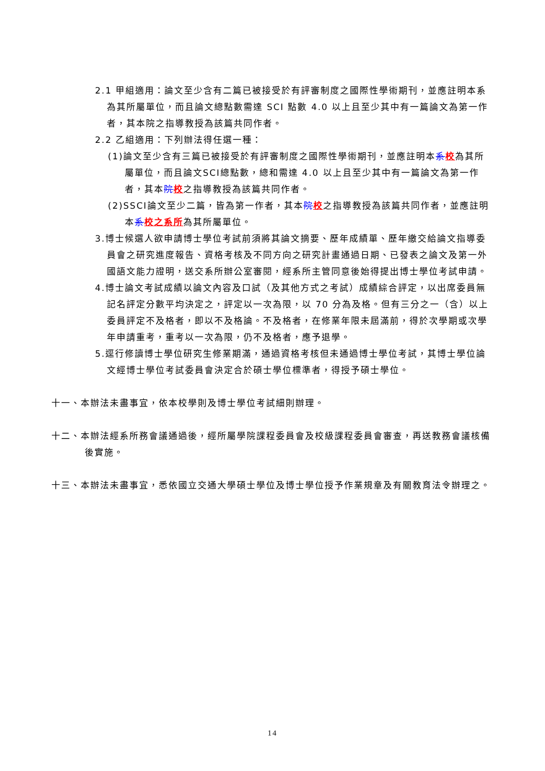2.1 甲組適用：論文至少含有二篇已被接受於有評審制度之國際性學術期刊，並應註明本系為其所屬單位，而且論文總點數需達 SCI 點數 4.0 以上且至少其中有一篇論文為第一作者，其本院之指導教授為該篇共同作者。
2.2 乙組適用：下列辦法得任選一種：
(1)論文至少含有三篇已被接受於有評審制度之國際性學術期刊，並應註明本系校為其所屬單位，而且論文SCI總點數，總和需達 4.0 以上且至少其中有一篇論文為第一作者，其本院校之指導教授為該篇共同作者。
(2)SSCI論文至少二篇，皆為第一作者，其本院校之指導教授為該篇共同作者，並應註明本系校之系所為其所屬單位。
3.博士候選人欲申請博士學位考試前須將其論文摘要、歷年成績單、歷年繳交給論文指導委員會之研究進度報告、資格考核及不同方向之研究計畫通過日期、已發表之論文及第一外國語文能力證明，送交系所辦公室審閱，經系所主管同意後始得提出博士學位考試申請。
4.博士論文考試成績以論文內容及口試（及其他方式之考試）成績綜合評定，以出席委員無記名評定分數平均決定之，評定以一次為限，以 70 分為及格。但有三分之一（含）以上委員評定不及格者，即以不及格論。不及格者，在修業年限未屆滿前，得於次學期或次學年申請重考，重考以一次為限，仍不及格者，應予退學。
5.逕行修讀博士學位研究生修業期滿，通過資格考核但未通過博士學位考試，其博士學位論文經博士學位考試委員會決定合於碩士學位標準者，得授予碩士學位。
十一、本辦法未盡事宜，依本校學則及博士學位考試細則辦理。
十二、本辦法經系所務會議通過後，經所屬學院課程委員會及校級課程委員會審查，再送教務會議核備後實施。
十三、本辦法未盡事宜，悉依國立交通大學碩士學位及博士學位授予作業規章及有關教育法令辦理之。
14